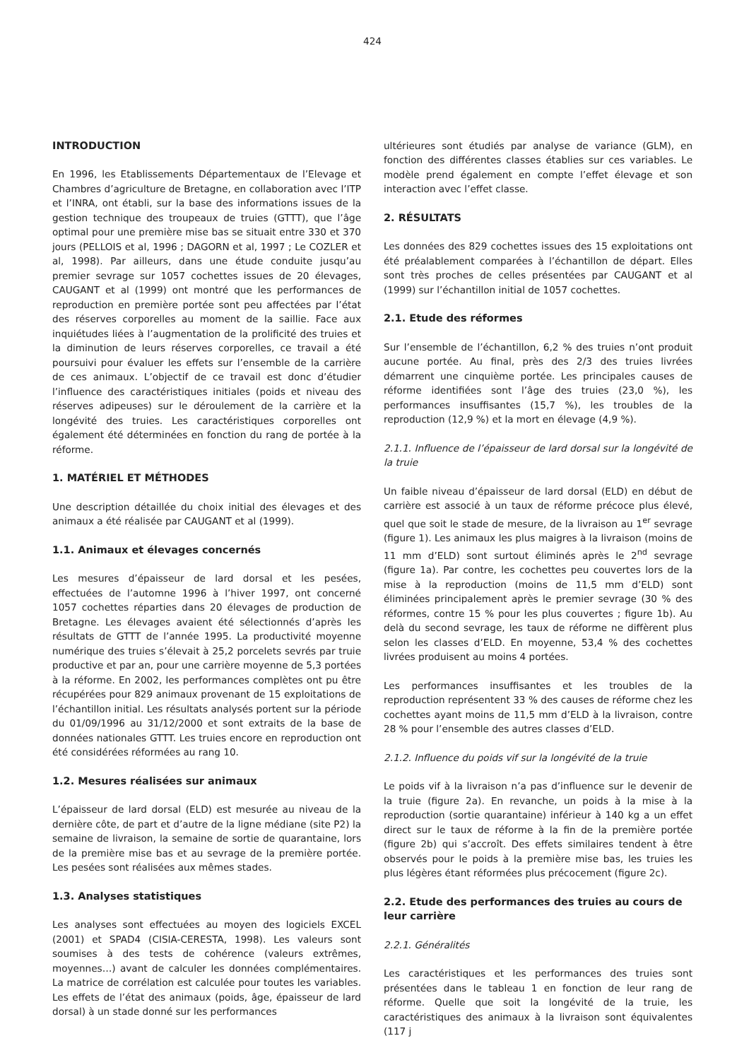424
INTRODUCTION
En 1996, les Etablissements Départementaux de l’Elevage et Chambres d’agriculture de Bretagne, en collaboration avec l’ITP et l’INRA, ont établi, sur la base des informations issues de la gestion technique des troupeaux de truies (GTTT), que l’âge optimal pour une première mise bas se situait entre 330 et 370 jours (PELLOIS et al, 1996 ; DAGORN et al, 1997 ; Le COZLER et al, 1998). Par ailleurs, dans une étude conduite jusqu’au premier sevrage sur 1057 cochettes issues de 20 élevages, CAUGANT et al (1999) ont montré que les performances de reproduction en première portée sont peu affectées par l’état des réserves corporelles au moment de la saillie. Face aux inquiétudes liées à l’augmentation de la prolificité des truies et la diminution de leurs réserves corporelles, ce travail a été poursuivi pour évaluer les effets sur l’ensemble de la carrière de ces animaux. L’objectif de ce travail est donc d’étudier l’influence des caractéristiques initiales (poids et niveau des réserves adipeuses) sur le déroulement de la carrière et la longévité des truies. Les caractéristiques corporelles ont également été déterminées en fonction du rang de portée à la réforme.
1. MATÉRIEL ET MÉTHODES
Une description détaillée du choix initial des élevages et des animaux a été réalisée par CAUGANT et al (1999).
1.1. Animaux et élevages concernés
Les mesures d’épaisseur de lard dorsal et les pesées, effectuées de l’automne 1996 à l’hiver 1997, ont concerné 1057 cochettes réparties dans 20 élevages de production de Bretagne. Les élevages avaient été sélectionnés d’après les résultats de GTTT de l’année 1995. La productivité moyenne numérique des truies s’élevait à 25,2 porcelets sevrés par truie productive et par an, pour une carrière moyenne de 5,3 portées à la réforme. En 2002, les performances complètes ont pu être récupérées pour 829 animaux provenant de 15 exploitations de l’échantillon initial. Les résultats analysés portent sur la période du 01/09/1996 au 31/12/2000 et sont extraits de la base de données nationales GTTT. Les truies encore en reproduction ont été considérées réformées au rang 10.
1.2. Mesures réalisées sur animaux
L’épaisseur de lard dorsal (ELD) est mesurée au niveau de la dernière côte, de part et d’autre de la ligne médiane (site P2) la semaine de livraison, la semaine de sortie de quarantaine, lors de la première mise bas et au sevrage de la première portée. Les pesées sont réalisées aux mêmes stades.
1.3. Analyses statistiques
Les analyses sont effectuées au moyen des logiciels EXCEL (2001) et SPAD4 (CISIA-CERESTA, 1998). Les valeurs sont soumises à des tests de cohérence (valeurs extrêmes, moyennes…) avant de calculer les données complémentaires. La matrice de corrélation est calculée pour toutes les variables. Les effets de l’état des animaux (poids, âge, épaisseur de lard dorsal) à un stade donné sur les performances
ultérieures sont étudiés par analyse de variance (GLM), en fonction des différentes classes établies sur ces variables. Le modèle prend également en compte l’effet élevage et son interaction avec l’effet classe.
2. RÉSULTATS
Les données des 829 cochettes issues des 15 exploitations ont été préalablement comparées à l’échantillon de départ. Elles sont très proches de celles présentées par CAUGANT et al (1999) sur l’échantillon initial de 1057 cochettes.
2.1. Etude des réformes
Sur l’ensemble de l’échantillon, 6,2 % des truies n’ont produit aucune portée. Au final, près des 2/3 des truies livrées démarrent une cinquième portée. Les principales causes de réforme identifiées sont l’âge des truies (23,0 %), les performances insuffisantes (15,7 %), les troubles de la reproduction (12,9 %) et la mort en élevage (4,9 %).
2.1.1. Influence de l’épaisseur de lard dorsal sur la longévité de la truie
Un faible niveau d’épaisseur de lard dorsal (ELD) en début de carrière est associé à un taux de réforme précoce plus élevé, quel que soit le stade de mesure, de la livraison au 1<sup>er</sup> sevrage (figure 1). Les animaux les plus maigres à la livraison (moins de 11 mm d’ELD) sont surtout éliminés après le 2<sup>nd</sup> sevrage (figure 1a). Par contre, les cochettes peu couvertes lors de la mise à la reproduction (moins de 11,5 mm d’ELD) sont éliminées principalement après le premier sevrage (30 % des réformes, contre 15 % pour les plus couvertes ; figure 1b). Au delà du second sevrage, les taux de réforme ne diffèrent plus selon les classes d’ELD. En moyenne, 53,4 % des cochettes livrées produisent au moins 4 portées.
Les performances insuffisantes et les troubles de la reproduction représentent 33 % des causes de réforme chez les cochettes ayant moins de 11,5 mm d’ELD à la livraison, contre 28 % pour l’ensemble des autres classes d’ELD.
2.1.2. Influence du poids vif sur la longévité de la truie
Le poids vif à la livraison n’a pas d’influence sur le devenir de la truie (figure 2a). En revanche, un poids à la mise à la reproduction (sortie quarantaine) inférieur à 140 kg a un effet direct sur le taux de réforme à la fin de la première portée (figure 2b) qui s’accroît. Des effets similaires tendent à être observés pour le poids à la première mise bas, les truies les plus légères étant réformées plus précocement (figure 2c).
2.2. Etude des performances des truies au cours de leur carrière
2.2.1. Généralités
Les caractéristiques et les performances des truies sont présentées dans le tableau 1 en fonction de leur rang de réforme. Quelle que soit la longévité de la truie, les caractéristiques des animaux à la livraison sont équivalentes (117 j